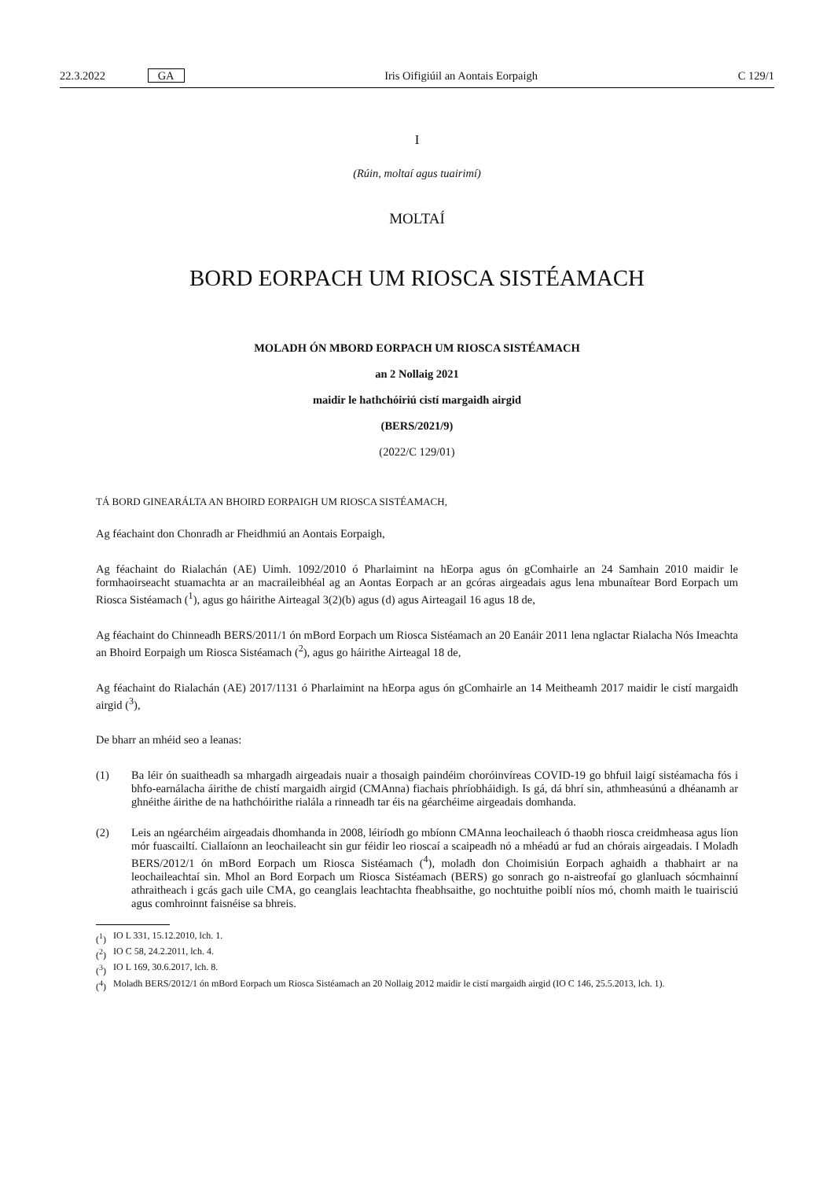22.3.2022 GA Iris Oifigiúil an Aontais Eorpaigh C 129/1
I
(Rúin, moltaí agus tuairimí)
MOLTAÍ
BORD EORPACH UM RIOSCA SISTÉAMACH
MOLADH ÓN MBORD EORPACH UM RIOSCA SISTÉAMACH
an 2 Nollaig 2021
maidir le hathchóiriú cistí margaidh airgid
(BERS/2021/9)
(2022/C 129/01)
TÁ BORD GINEARÁLTA AN BHOIRD EORPAIGH UM RIOSCA SISTÉAMACH,
Ag féachaint don Chonradh ar Fheidhmiú an Aontais Eorpaigh,
Ag féachaint do Rialachán (AE) Uimh. 1092/2010 ó Pharlaimint na hEorpa agus ón gComhairle an 24 Samhain 2010 maidir le formhaoirseacht stuamachta ar an macraileibhéal ag an Aontas Eorpach ar an gcóras airgeadais agus lena mbunaítear Bord Eorpach um Riosca Sistéamach (<sup>1</sup>), agus go háirithe Airteagal 3(2)(b) agus (d) agus Airteagail 16 agus 18 de,
Ag féachaint do Chinneadh BERS/2011/1 ón mBord Eorpach um Riosca Sistéamach an 20 Eanáir 2011 lena nglactar Rialacha Nós Imeachta an Bhoird Eorpaigh um Riosca Sistéamach (<sup>2</sup>), agus go háirithe Airteagal 18 de,
Ag féachaint do Rialachán (AE) 2017/1131 ó Pharlaimint na hEorpa agus ón gComhairle an 14 Meitheamh 2017 maidir le cistí margaidh airgid (<sup>3</sup>),
De bharr an mhéid seo a leanas:
(1)
Ba léir ón suaitheadh sa mhargadh airgeadais nuair a thosaigh paindéim choróinvíreas COVID-19 go bhfuil laigí sistéamacha fós i bhfo-earnálacha áirithe de chistí margaidh airgid (CMAnna) fiachais phríobháidigh. Is gá, dá bhrí sin, athmheasúnú a dhéanamh ar ghnéithe áirithe de na hathchóirithe rialála a rinneadh tar éis na géarchéime airgeadais domhanda.
(2)
Leis an ngéarchéim airgeadais dhomhanda in 2008, léiríodh go mbíonn CMAnna leochaileach ó thaobh riosca creidmheasa agus líon mór fuascailtí. Ciallaíonn an leochaileacht sin gur féidir leo rioscaí a scaipeadh nó a mhéadú ar fud an chórais airgeadais. I Moladh BERS/2012/1 ón mBord Eorpach um Riosca Sistéamach (<sup>4</sup>), moladh don Choimisiún Eorpach aghaidh a thabhairt ar na leochaileachtaí sin. Mhol an Bord Eorpach um Riosca Sistéamach (BERS) go sonrach go n-aistreofaí go glanluach sócmhainní athraitheach i gcás gach uile CMA, go ceanglais leachtachta fheabhsaithe, go nochtuithe poiblí níos mó, chomh maith le tuairisciú agus comhroinnt faisnéise sa bhreis.
(<sup>1</sup>) IO L 331, 15.12.2010, lch. 1.
(<sup>2</sup>) IO C 58, 24.2.2011, lch. 4.
(<sup>3</sup>) IO L 169, 30.6.2017, lch. 8.
(<sup>4</sup>)
Moladh BERS/2012/1 ón mBord Eorpach um Riosca Sistéamach an 20 Nollaig 2012 maidir le cistí margaidh airgid (IO C 146, 25.5.2013, lch. 1).